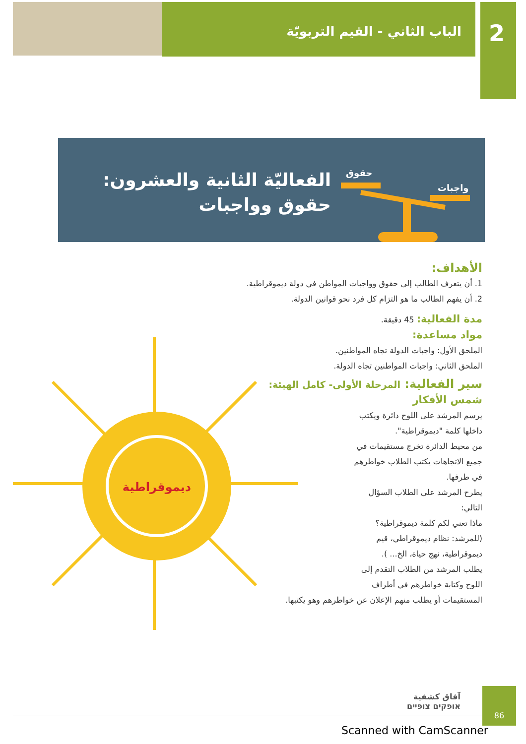2 الباب الثاني - القيم التربويّة
حقوق
واجبات
الفعاليّة الثانية والعشرون:
حقوق وواجبات
الأهداف:
1. أن يتعرف الطالب إلى حقوق وواجبات المواطن في دولة ديموقراطية.
2. أن يفهم الطالب ما هو التزام كل فرد نحو قوانين الدولة.
مدة الفعالية: 45 دقيقة.
مواد مساعدة:
الملحق الأول: واجبات الدولة تجاه المواطنين.
الملحق الثاني: واجبات المواطنين تجاه الدولة.
سير الفعالية: المرحلة الأولى- كامل الهيئة:
شمس الأفكار
يرسم المرشد على اللوح دائرة ويكتب داخلها كلمة "ديموقراطية".
من محيط الدائرة تخرج مستقيمات في جميع الاتجاهات يكتب الطلاب خواطرهم في طرفها.
يطرح المرشد على الطلاب السؤال التالي:
ماذا تعني لكم كلمة ديموقراطية؟
(للمرشد: نظام ديموقراطي، قيم ديموقراطية، نهج حياة، الخ... ).
يطلب المرشد من الطلاب التقدم إلى اللوح وكتابة خواطرهم في أطراف
المستقيمات أو يطلب منهم الإعلان عن خواطرهم وهو يكتبها.
ديموقراطية
آفاق كشفية
אופקים צופיים
86
Scanned with CamScanner